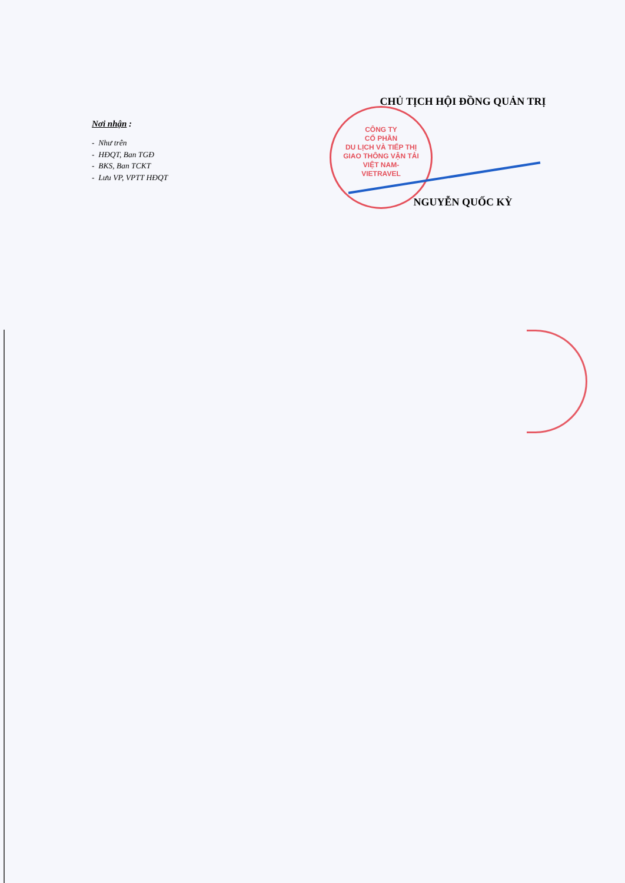Nơi nhận :
- Như trên
- HĐQT, Ban TGĐ
- BKS, Ban TCKT
- Lưu VP, VPTT HĐQT
CHỦ TỊCH HỘI ĐỒNG QUẢN TRỊ
NGUYỄN QUỐC KỲ
CÔNG TY
CỔ PHẦN
DU LỊCH VÀ TIẾP THỊ
GIAO THÔNG VẬN TẢI
VIỆT NAM-
VIETRAVEL